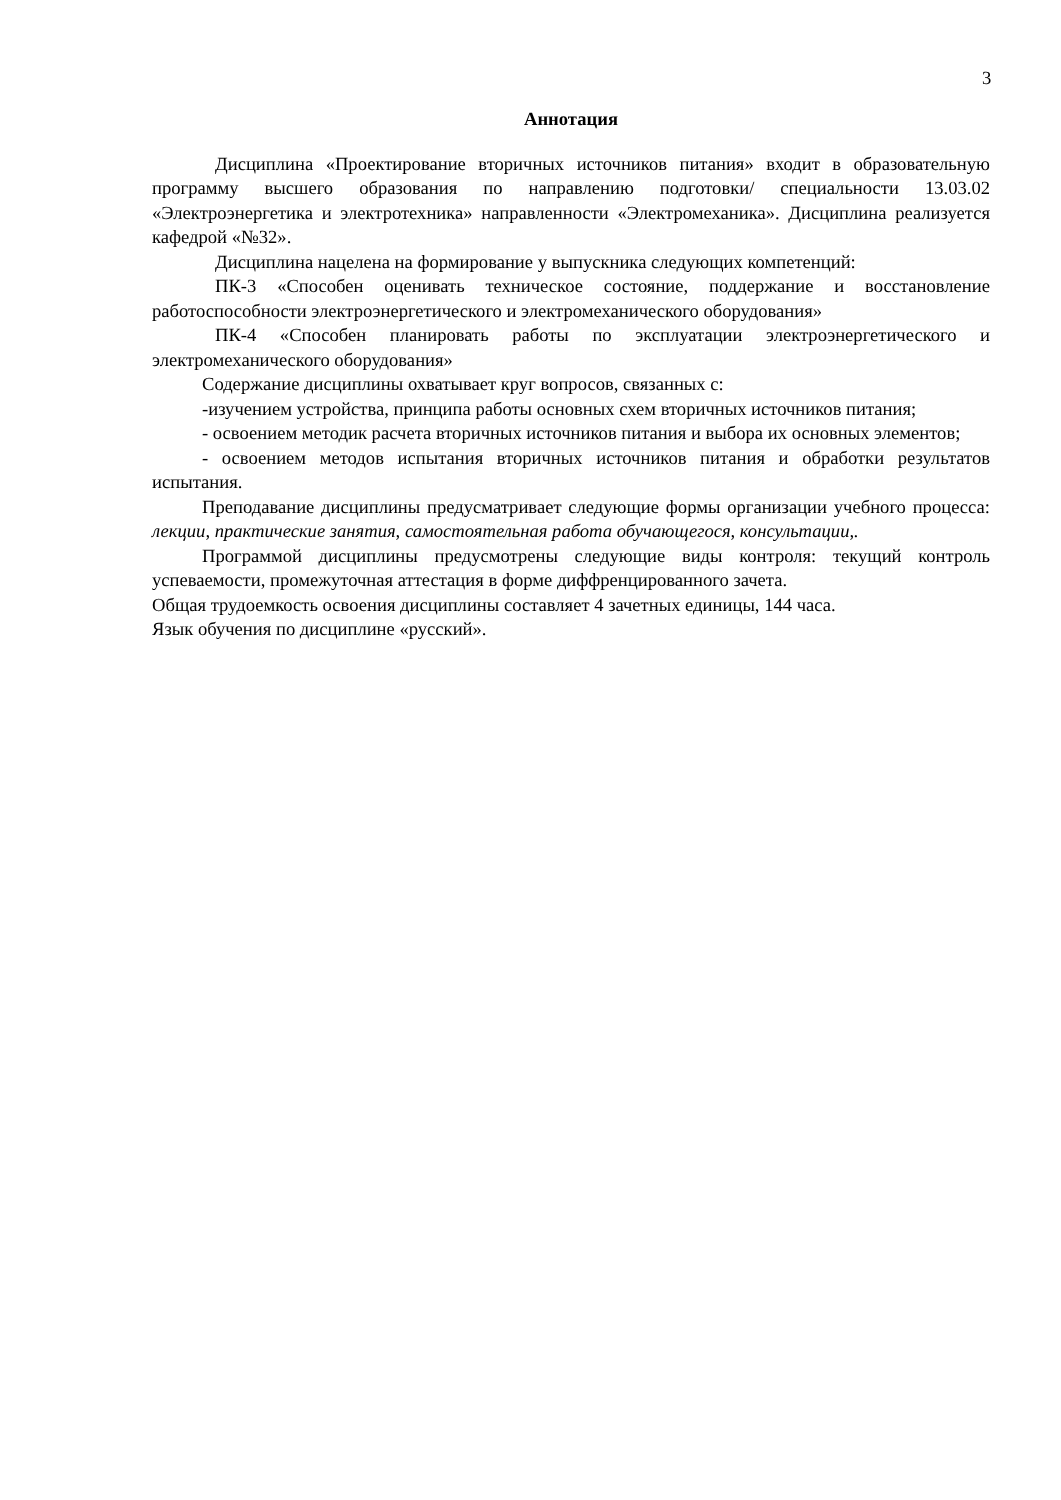3
Аннотация
Дисциплина «Проектирование вторичных источников питания» входит в образовательную программу высшего образования по направлению подготовки/ специальности 13.03.02 «Электроэнергетика и электротехника» направленности «Электромеханика». Дисциплина реализуется кафедрой «№32».
Дисциплина нацелена на формирование у выпускника следующих компетенций:
ПК-3 «Способен оценивать техническое состояние, поддержание и восстановление работоспособности электроэнергетического и электромеханического оборудования»
ПК-4 «Способен планировать работы по эксплуатации электроэнергетического и электромеханического оборудования»
Содержание дисциплины охватывает круг вопросов, связанных с:
-изучением устройства, принципа работы основных схем вторичных источников питания;
- освоением методик расчета вторичных источников питания и выбора их основных элементов;
- освоением методов испытания вторичных источников питания и обработки результатов испытания.
Преподавание дисциплины предусматривает следующие формы организации учебного процесса: лекции, практические занятия, самостоятельная работа обучающегося, консультации,.
Программой дисциплины предусмотрены следующие виды контроля: текущий контроль успеваемости, промежуточная аттестация в форме диффренцированного зачета.
Общая трудоемкость освоения дисциплины составляет 4 зачетных единицы, 144 часа.
Язык обучения по дисциплине «русский».